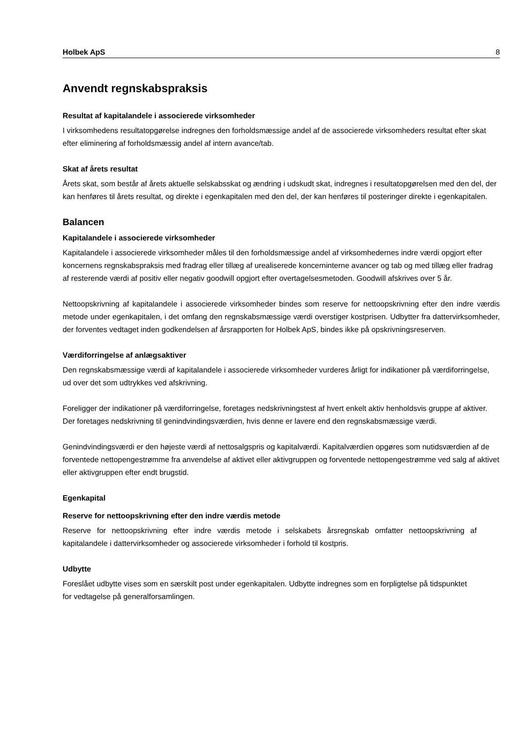Holbek ApS 8
Anvendt regnskabspraksis
Resultat af kapitalandele i associerede virksomheder
I virksomhedens resultatopgørelse indregnes den forholdsmæssige andel af de associerede virksomheders resultat efter skat efter eliminering af forholdsmæssig andel af intern avance/tab.
Skat af årets resultat
Årets skat, som består af årets aktuelle selskabsskat og ændring i udskudt skat, indregnes i resultatopgørelsen med den del, der kan henføres til årets resultat, og direkte i egenkapitalen med den del, der kan henføres til posteringer direkte i egenkapitalen.
Balancen
Kapitalandele i associerede virksomheder
Kapitalandele i associerede virksomheder måles til den forholdsmæssige andel af virksomhedernes indre værdi opgjort efter koncernens regnskabspraksis med fradrag eller tillæg af urealiserede koncerninterne avancer og tab og med tillæg eller fradrag af resterende værdi af positiv eller negativ goodwill opgjort efter overtagelsesmetoden. Goodwill afskrives over 5 år.
Nettoopskrivning af kapitalandele i associerede virksomheder bindes som reserve for nettoopskrivning efter den indre værdis metode under egenkapitalen, i det omfang den regnskabsmæssige værdi overstiger kostprisen. Udbytter fra dattervirksomheder, der forventes vedtaget inden godkendelsen af årsrapporten for Holbek ApS, bindes ikke på opskrivningsreserven.
Værdiforringelse af anlægsaktiver
Den regnskabsmæssige værdi af kapitalandele i associerede virksomheder vurderes årligt for indikationer på værdiforringelse, ud over det som udtrykkes ved afskrivning.
Foreligger der indikationer på værdiforringelse, foretages nedskrivningstest af hvert enkelt aktiv henholdsvis gruppe af aktiver. Der foretages nedskrivning til genindvindingsværdien, hvis denne er lavere end den regnskabsmæssige værdi.
Genindvindingsværdi er den højeste værdi af nettosalgspris og kapitalværdi. Kapitalværdien opgøres som nutidsværdien af de forventede nettopengestrømme fra anvendelse af aktivet eller aktivgruppen og forventede nettopengestrømme ved salg af aktivet eller aktivgruppen efter endt brugstid.
Egenkapital
Reserve for nettoopskrivning efter den indre værdis metode
Reserve for nettoopskrivning efter indre værdis metode i selskabets årsregnskab omfatter nettoopskrivning af kapitalandele i dattervirksomheder og associerede virksomheder i forhold til kostpris.
Udbytte
Foreslået udbytte vises som en særskilt post under egenkapitalen. Udbytte indregnes som en forpligtelse på tidspunktet for vedtagelse på generalforsamlingen.